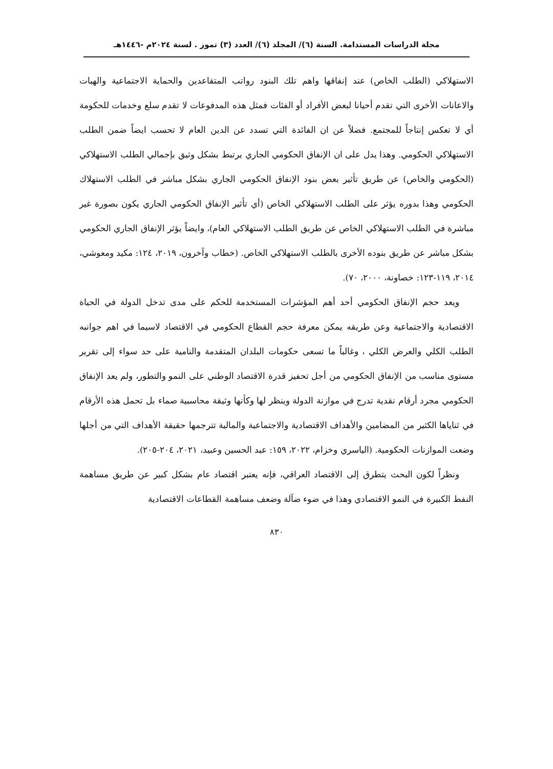مجلة الدراسات المستدامة. السنة (٦)/ المجلد (٦)/ العدد (٣) تموز . لسنة ٢٠٢٤م -١٤٤٦هـ
الاستهلاكي (الطلب الخاص) عند إنفاقها واهم تلك البنود رواتب المتقاعدين والحماية الاجتماعية والهبات والاعانات الأخرى التي تقدم أحيانا لبعض الأفراد أو الفئات فمثل هذه المدفوعات لا تقدم سلع وخدمات للحكومة أي لا تعكس إنتاجاً للمجتمع. فضلاً عن ان الفائدة التي تسدد عن الدين العام لا تحسب ايضاً ضمن الطلب الاستهلاكي الحكومي. وهذا يدل على ان الإنفاق الحكومي الجاري يرتبط بشكل وثيق بإجمالي الطلب الاستهلاكي (الحكومي والخاص) عن طريق تأثير بعض بنود الإنفاق الحكومي الجاري بشكل مباشر في الطلب الاستهلاك الحكومي وهذا بدوره يؤثر على الطلب الاستهلاكي الخاص (أي تأثير الإنفاق الحكومي الجاري يكون بصورة غير مباشرة في الطلب الاستهلاكي الخاص عن طريق الطلب الاستهلاكي العام)، وايضاً يؤثر الإنفاق الجاري الحكومي بشكل مباشر عن طريق بنوده الأخرى بالطلب الاستهلاكي الخاص. (خطاب وآخرون، ٢٠١٩، ١٢٤: مكيد ومعوشي، ٢٠١٤، ١١٩-١٢٣: خصاونة، ٢٠٠٠، ٧٠).
ويعد حجم الإنفاق الحكومي أحد أهم المؤشرات المستخدمة للحكم على مدى تدخل الدولة في الحياة الاقتصادية والاجتماعية وعن طريقه يمكن معرفة حجم القطاع الحكومي في الاقتصاد لاسيما في اهم جوانبه الطلب الكلي والعرض الكلي ، وغالباً ما تسعى حكومات البلدان المتقدمة والنامية على حد سواء إلى تقرير مستوى مناسب من الإنفاق الحكومي من أجل تحفيز قدرة الاقتصاد الوطني على النمو والتطور، ولم يعد الإنفاق الحكومي مجرد أرقام نقدية تدرج في موازنة الدولة وينظر لها وكأنها وثيقة محاسبية صماء بل تحمل هذه الأرقام في ثناياها الكثير من المضامين والأهداف الاقتصادية والاجتماعية والمالية تترجمها حقيقة الأهداف التي من أجلها وضعت الموازنات الحكومية. (الياسري وخزام، ٢٠٢٢، ١٥٩: عبد الحسين وعبيد، ٢٠٢١، ٢٠٤-٢٠٥).
ونظراً لكون البحث يتطرق إلى الاقتصاد العراقي، فإنه يعتبر اقتصاد عام بشكل كبير عن طريق مساهمة النفط الكبيرة في النمو الاقتصادي وهذا في ضوء ضآلة وضعف مساهمة القطاعات الاقتصادية
٨٣٠